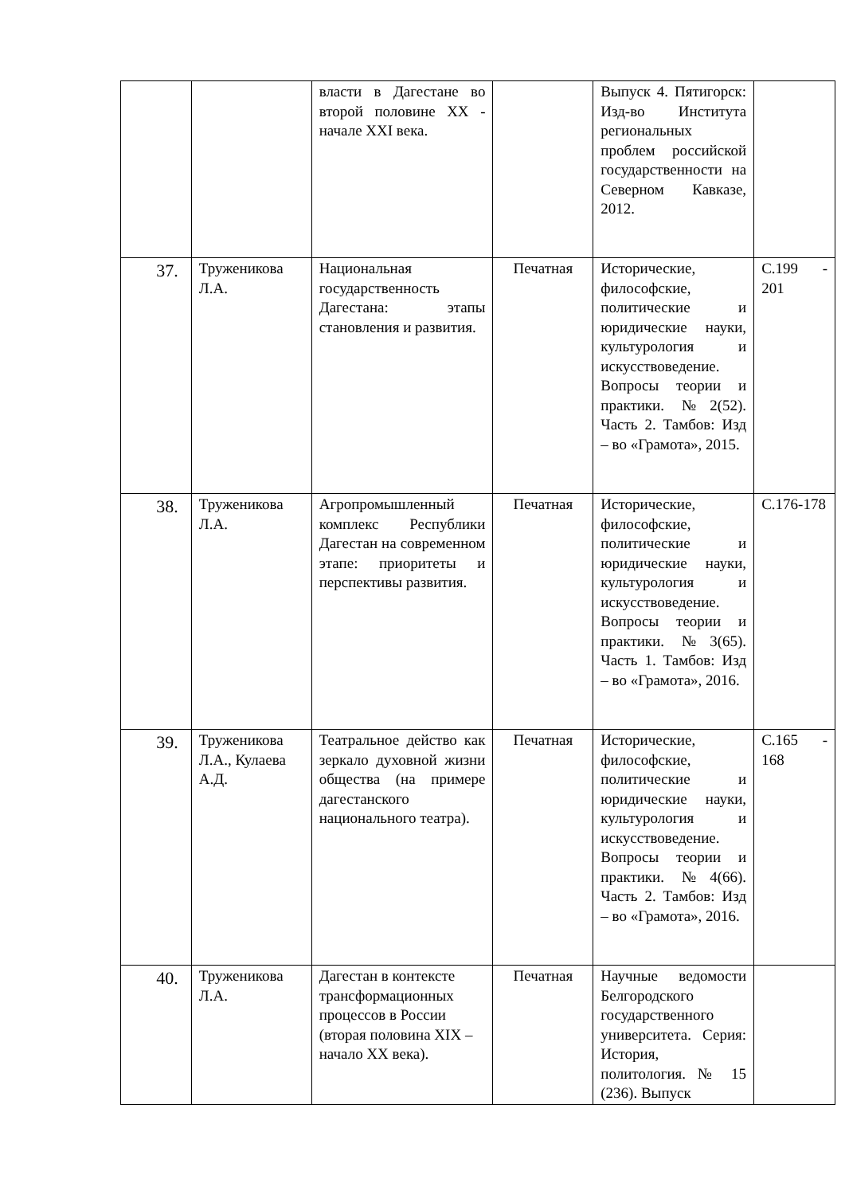| | | власти в Дагестане во второй половине XX - начале XXI века. | | Выпуск 4. Пятигорск: Изд-во Института региональных проблем российской государственности на Северном Кавказе, 2012. | |
| 37. | Труженикова Л.А. | Национальная государственность Дагестана: этапы становления и развития. | Печатная | Исторические, философские, политические и юридические науки, культурология и искусствоведение. Вопросы теории и практики. №2(52). Часть 2. Тамбов: Изд – во «Грамота», 2015. | С.199 - 201 |
| 38. | Труженикова Л.А. | Агропромышленный комплекс Республики Дагестан на современном этапе: приоритеты и перспективы развития. | Печатная | Исторические, философские, политические и юридические науки, культурология и искусствоведение. Вопросы теории и практики. №3(65). Часть 1. Тамбов: Изд – во «Грамота», 2016. | С.176-178 |
| 39. | Труженикова Л.А., Кулаева А.Д. | Театральное действо как зеркало духовной жизни общества (на примере дагестанского национального театра). | Печатная | Исторические, философские, политические и юридические науки, культурология и искусствоведение. Вопросы теории и практики. №4(66). Часть 2. Тамбов: Изд – во «Грамота», 2016. | С.165 - 168 |
| 40. | Труженикова Л.А. | Дагестан в контексте трансформационных процессов в России (вторая половина XIX – начало XX века). | Печатная | Научные ведомости Белгородского государственного университета. Серия: История, политология. № 15 (236). Выпуск | |